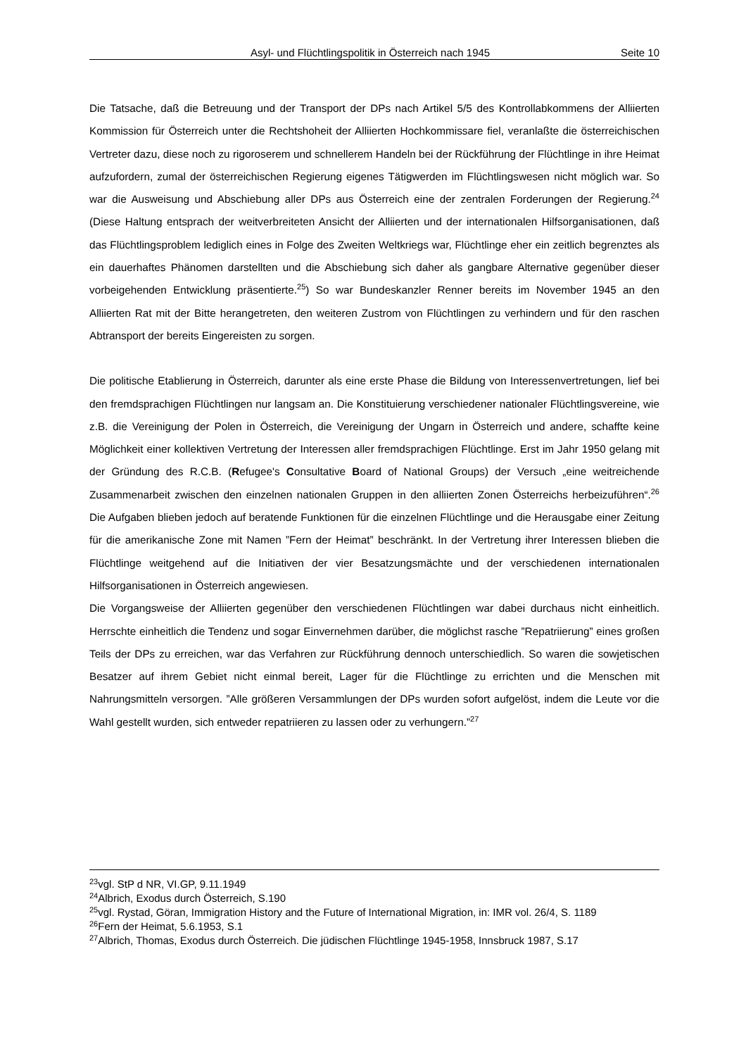Asyl- und Flüchtlingspolitik in Österreich nach 1945 Seite 10
Die Tatsache, daß die Betreuung und der Transport der DPs nach Artikel 5/5 des Kontrollabkommens der Alliierten Kommission für Österreich unter die Rechtshoheit der Alliierten Hochkommissare fiel, veranlaßte die österreichischen Vertreter dazu, diese noch zu rigoroserem und schnellerem Handeln bei der Rückführung der Flüchtlinge in ihre Heimat aufzufordern, zumal der österreichischen Regierung eigenes Tätigwerden im Flüchtlingswesen nicht möglich war. So war die Ausweisung und Abschiebung aller DPs aus Österreich eine der zentralen Forderungen der Regierung.<sup>24</sup> (Diese Haltung entsprach der weitverbreiteten Ansicht der Alliierten und der internationalen Hilfsorganisationen, daß das Flüchtlingsproblem lediglich eines in Folge des Zweiten Weltkriegs war, Flüchtlinge eher ein zeitlich begrenztes als ein dauerhaftes Phänomen darstellten und die Abschiebung sich daher als gangbare Alternative gegenüber dieser vorbeigehenden Entwicklung präsentierte.<sup>25</sup>) So war Bundeskanzler Renner bereits im November 1945 an den Alliierten Rat mit der Bitte herangetreten, den weiteren Zustrom von Flüchtlingen zu verhindern und für den raschen Abtransport der bereits Eingereisten zu sorgen.
Die politische Etablierung in Österreich, darunter als eine erste Phase die Bildung von Interessenvertretungen, lief bei den fremdsprachigen Flüchtlingen nur langsam an. Die Konstituierung verschiedener nationaler Flüchtlingsvereine, wie z.B. die Vereinigung der Polen in Österreich, die Vereinigung der Ungarn in Österreich und andere, schaffte keine Möglichkeit einer kollektiven Vertretung der Interessen aller fremdsprachigen Flüchtlinge. Erst im Jahr 1950 gelang mit der Gründung des R.C.B. (Refugee's Consultative Board of National Groups) der Versuch „eine weitreichende Zusammenarbeit zwischen den einzelnen nationalen Gruppen in den alliierten Zonen Österreichs herbeizuführen“.<sup>26</sup> Die Aufgaben blieben jedoch auf beratende Funktionen für die einzelnen Flüchtlinge und die Herausgabe einer Zeitung für die amerikanische Zone mit Namen ”Fern der Heimat” beschränkt. In der Vertretung ihrer Interessen blieben die Flüchtlinge weitgehend auf die Initiativen der vier Besatzungsmächte und der verschiedenen internationalen Hilfsorganisationen in Österreich angewiesen.
Die Vorgangsweise der Alliierten gegenüber den verschiedenen Flüchtlingen war dabei durchaus nicht einheitlich. Herrschte einheitlich die Tendenz und sogar Einvernehmen darüber, die möglichst rasche ”Repatriierung” eines großen Teils der DPs zu erreichen, war das Verfahren zur Rückführung dennoch unterschiedlich. So waren die sowjetischen Besatzer auf ihrem Gebiet nicht einmal bereit, Lager für die Flüchtlinge zu errichten und die Menschen mit Nahrungsmitteln versorgen. ”Alle größeren Versammlungen der DPs wurden sofort aufgelöst, indem die Leute vor die Wahl gestellt wurden, sich entweder repatriieren zu lassen oder zu verhungern.”<sup>27</sup>
<sup>23</sup> vgl. StP d NR, VI.GP, 9.11.1949
<sup>24</sup> Albrich, Exodus durch Österreich, S.190
<sup>25</sup> vgl. Rystad, Göran, Immigration History and the Future of International Migration, in: IMR vol. 26/4, S. 1189
<sup>26</sup> Fern der Heimat, 5.6.1953, S.1
<sup>27</sup> Albrich, Thomas, Exodus durch Österreich. Die jüdischen Flüchtlinge 1945-1958, Innsbruck 1987, S.17